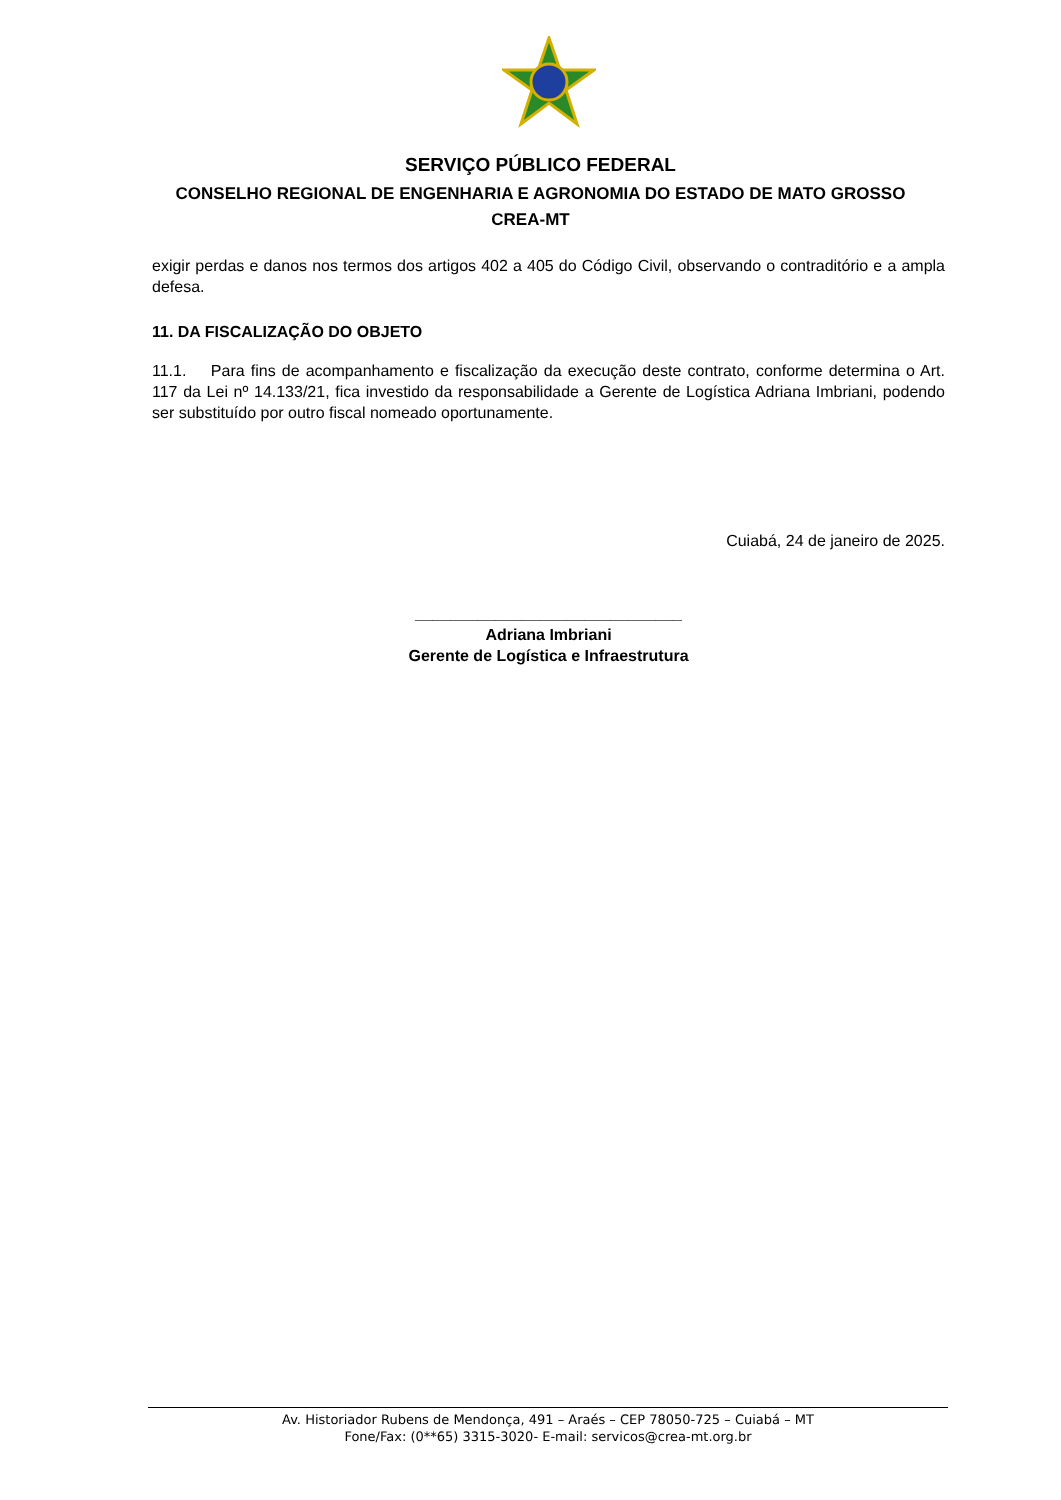SERVIÇO PÚBLICO FEDERAL
CONSELHO REGIONAL DE ENGENHARIA E AGRONOMIA DO ESTADO DE MATO GROSSO
CREA-MT
exigir perdas e danos nos termos dos artigos 402 a 405 do Código Civil, observando o contraditório e a ampla defesa.
11. DA FISCALIZAÇÃO DO OBJETO
11.1. Para fins de acompanhamento e fiscalização da execução deste contrato, conforme determina o Art. 117 da Lei nº 14.133/21, fica investido da responsabilidade a Gerente de Logística Adriana Imbriani, podendo ser substituído por outro fiscal nomeado oportunamente.
Cuiabá, 24 de janeiro de 2025.
______________________________
Adriana Imbriani
Gerente de Logística e Infraestrutura
Av. Historiador Rubens de Mendonça, 491 – Araés – CEP 78050-725 – Cuiabá – MT
Fone/Fax: (0**65) 3315-3020- E-mail: servicos@crea-mt.org.br